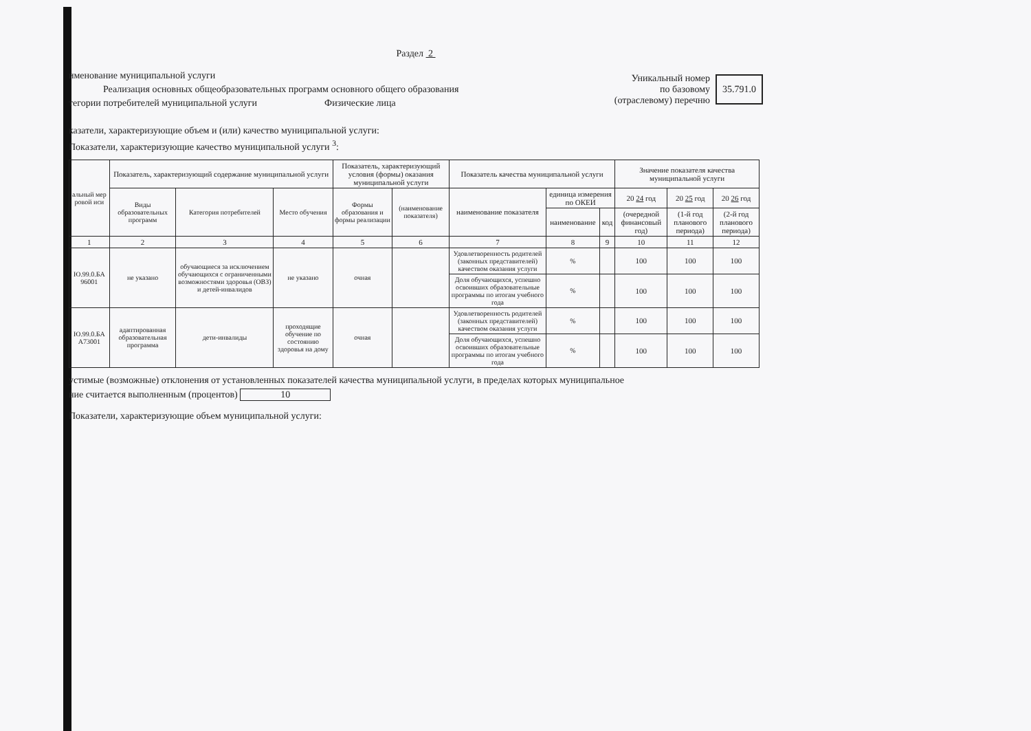Раздел 2
именование муниципальной услуги
Реализация основных общеобразовательных программ основного общего образования
тегории потребителей муниципальной услуги Физические лица
Уникальный номер
по базовому
(отраслевому) перечню
35.791.0
казатели, характеризующие объем и (или) качество муниципальной услуги:
Показатели, характеризующие качество муниципальной услуги <sup>3</sup>:
| альный мер ровой иси | Показатель, характеризующий содержание муниципальной услуги | | | Показатель, характеризующий условия (формы) оказания муниципальной услуги | | Показатель качества муниципальной услуги | | | Значение показателя качества муниципальной услуги | | |
| --- | --- | --- | --- | --- | --- | --- | --- | --- | --- | --- | --- |
| | Виды образовательных программ | Категория потребителей | Место обучения | Формы образования и формы реализации | (наименование показателя) | наименование показателя | единица измерения по ОКЕИ | | 20 24 год | 20 25 год | 20 26 год |
| | | | | | | | наименование | код | (очередной финансовый год) | (1-й год планового периода) | (2-й год планового периода) |
| 1 | 2 | 3 | 4 | 5 | 6 | 7 | 8 | 9 | 10 | 11 | 12 |
| Ю.99.0.БА 96001 | не указано | обучающиеся за исключением обучающихся с ограниченными возможностями здоровья (ОВЗ) и детей-инвалидов | не указано | очная | | Удовлетворенность родителей (законных представителей) качеством оказания услуги | % | | 100 | 100 | 100 |
| | | | | | | Доля обучающихся, успешно освоивших образовательные программы по итогам учебного года | % | | 100 | 100 | 100 |
| Ю.99.0.БА А73001 | адаптированная образовательная программа | дети-инвалиды | проходящие обучение по состоянию здоровья на дому | очная | | Удовлетворенность родителей (законных представителей) качеством оказания услуги | % | | 100 | 100 | 100 |
| | | | | | | Доля обучающихся, успешно освоивших образовательные программы по итогам учебного года | % | | 100 | 100 | 100 |
устимые (возможные) отклонения от установленных показателей качества муниципальной услуги, в пределах которых муниципальное
ние считается выполненным (процентов) 10
Показатели, характеризующие объем муниципальной услуги: